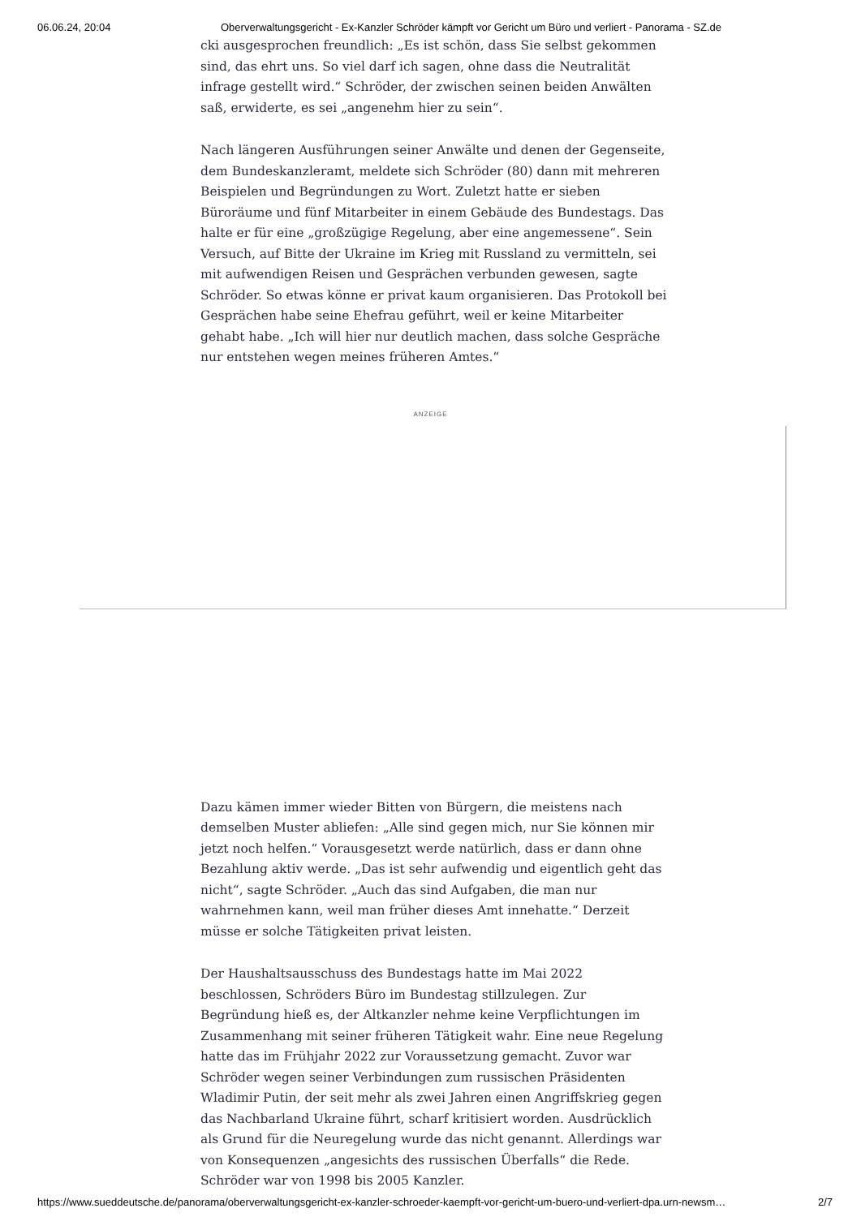06.06.24, 20:04 Oberverwaltungsgericht - Ex-Kanzler Schröder kämpft vor Gericht um Büro und verliert - Panorama - SZ.de
cki ausgesprochen freundlich: „Es ist schön, dass Sie selbst gekommen sind, das ehrt uns. So viel darf ich sagen, ohne dass die Neutralität infrage gestellt wird.“ Schröder, der zwischen seinen beiden Anwälten saß, erwiderte, es sei „angenehm hier zu sein“.
Nach längeren Ausführungen seiner Anwälte und denen der Gegenseite, dem Bundeskanzleramt, meldete sich Schröder (80) dann mit mehreren Beispielen und Begründungen zu Wort. Zuletzt hatte er sieben Büroräume und fünf Mitarbeiter in einem Gebäude des Bundestags. Das halte er für eine „großzügige Regelung, aber eine angemessene“. Sein Versuch, auf Bitte der Ukraine im Krieg mit Russland zu vermitteln, sei mit aufwendigen Reisen und Gesprächen verbunden gewesen, sagte Schröder. So etwas könne er privat kaum organisieren. Das Protokoll bei Gesprächen habe seine Ehefrau geführt, weil er keine Mitarbeiter gehabt habe. „Ich will hier nur deutlich machen, dass solche Gespräche nur entstehen wegen meines früheren Amtes.“
ANZEIGE
Dazu kämen immer wieder Bitten von Bürgern, die meistens nach demselben Muster abliefen: „Alle sind gegen mich, nur Sie können mir jetzt noch helfen.“ Vorausgesetzt werde natürlich, dass er dann ohne Bezahlung aktiv werde. „Das ist sehr aufwendig und eigentlich geht das nicht“, sagte Schröder. „Auch das sind Aufgaben, die man nur wahrnehmen kann, weil man früher dieses Amt innehatte.“ Derzeit müsse er solche Tätigkeiten privat leisten.
Der Haushaltsausschuss des Bundestags hatte im Mai 2022 beschlossen, Schröders Büro im Bundestag stillzulegen. Zur Begründung hieß es, der Altkanzler nehme keine Verpflichtungen im Zusammenhang mit seiner früheren Tätigkeit wahr. Eine neue Regelung hatte das im Frühjahr 2022 zur Voraussetzung gemacht. Zuvor war Schröder wegen seiner Verbindungen zum russischen Präsidenten Wladimir Putin, der seit mehr als zwei Jahren einen Angriffskrieg gegen das Nachbarland Ukraine führt, scharf kritisiert worden. Ausdrücklich als Grund für die Neuregelung wurde das nicht genannt. Allerdings war von Konsequenzen „angesichts des russischen Überfalls“ die Rede. Schröder war von 1998 bis 2005 Kanzler.
https://www.sueddeutsche.de/panorama/oberverwaltungsgericht-ex-kanzler-schroeder-kaempft-vor-gericht-um-buero-und-verliert-dpa.urn-newsm… 2/7